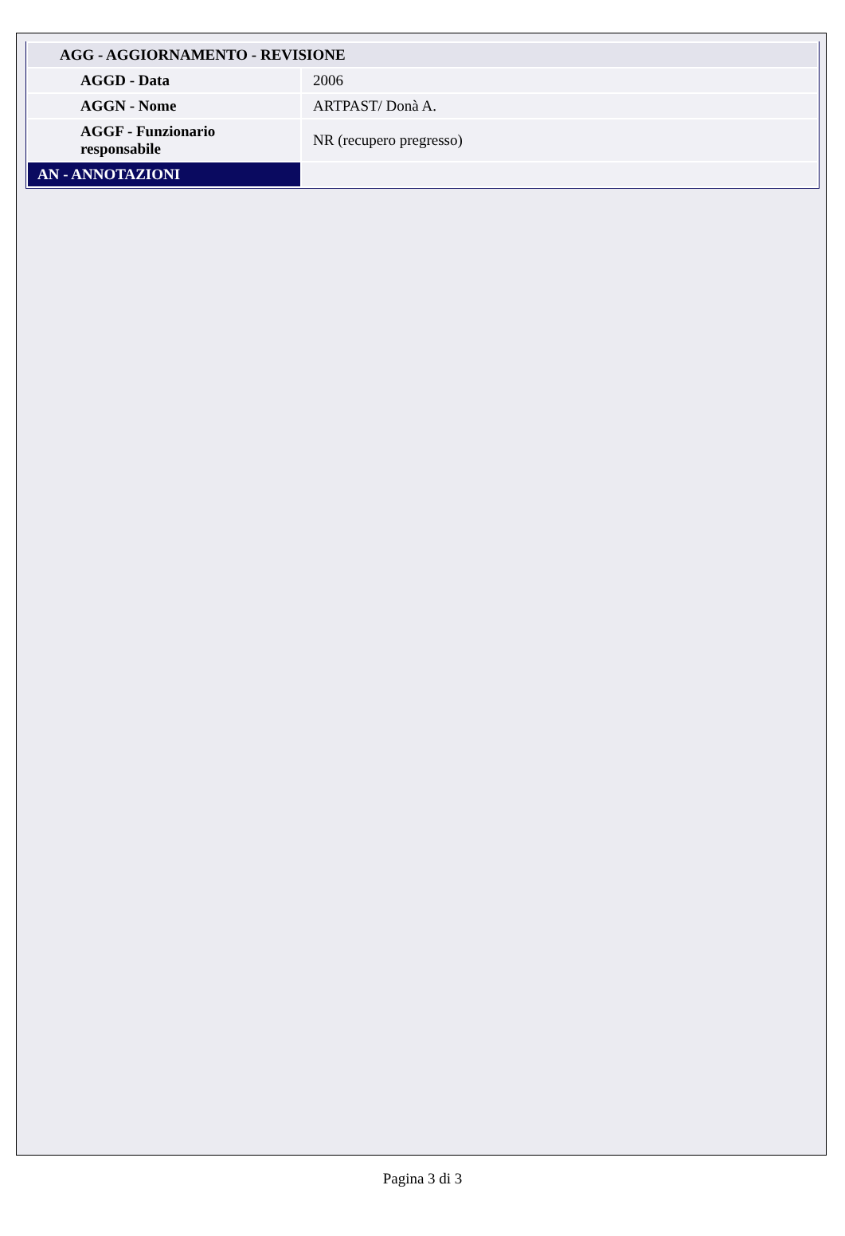| AGG - AGGIORNAMENTO - REVISIONE | |
| --- | --- |
| AGGD - Data | 2006 |
| AGGN - Nome | ARTPAST/ Donà A. |
| AGGF - Funzionario responsabile | NR (recupero pregresso) |
| AN - ANNOTAZIONI | |
Pagina 3 di 3